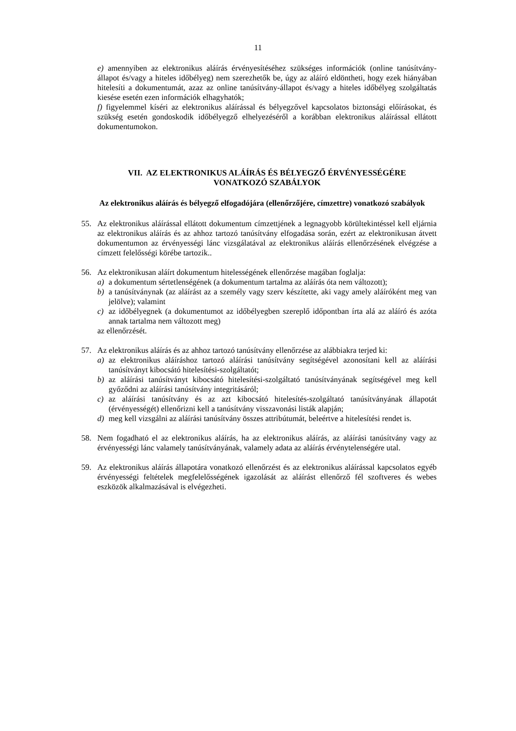11
e) amennyiben az elektronikus aláírás érvényesítéséhez szükséges információk (online tanúsítvány-állapot és/vagy a hiteles időbélyeg) nem szerezhetők be, úgy az aláíró eldöntheti, hogy ezek hiányában hitelesíti a dokumentumát, azaz az online tanúsítvány-állapot és/vagy a hiteles időbélyeg szolgáltatás kiesése esetén ezen információk elhagyhatók;
f) figyelemmel kíséri az elektronikus aláírással és bélyegzővel kapcsolatos biztonsági előírásokat, és szükség esetén gondoskodik időbélyegző elhelyezéséről a korábban elektronikus aláírással ellátott dokumentumokon.
VII. AZ ELEKTRONIKUS ALÁÍRÁS ÉS BÉLYEGZŐ ÉRVÉNYESSÉGÉRE
VONATKOZÓ SZABÁLYOK
Az elektronikus aláírás és bélyegző elfogadójára (ellenőrzőjére, címzettre) vonatkozó szabályok
55. Az elektronikus aláírással ellátott dokumentum címzettjének a legnagyobb körültekintéssel kell eljárnia az elektronikus aláírás és az ahhoz tartozó tanúsítvány elfogadása során, ezért az elektronikusan átvett dokumentumon az érvényességi lánc vizsgálatával az elektronikus aláírás ellenőrzésének elvégzése a címzett felelősségi körébe tartozik..
56. Az elektronikusan aláírt dokumentum hitelességének ellenőrzése magában foglalja:
a) a dokumentum sértetlenségének (a dokumentum tartalma az aláírás óta nem változott);
b) a tanúsítványnak (az aláírást az a személy vagy szerv készítette, aki vagy amely aláíróként meg van jelölve); valamint
c) az időbélyegnek (a dokumentumot az időbélyegben szereplő időpontban írta alá az aláíró és azóta annak tartalma nem változott meg)
az ellenőrzését.
57. Az elektronikus aláírás és az ahhoz tartozó tanúsítvány ellenőrzése az alábbiakra terjed ki:
a) az elektronikus aláíráshoz tartozó aláírási tanúsítvány segítségével azonosítani kell az aláírási tanúsítványt kibocsátó hitelesítési-szolgáltatót;
b) az aláírási tanúsítványt kibocsátó hitelesítési-szolgáltató tanúsítványának segítségével meg kell győződni az aláírási tanúsítvány integritásáról;
c) az aláírási tanúsítvány és az azt kibocsátó hitelesítés-szolgáltató tanúsítványának állapotát (érvényességét) ellenőrizni kell a tanúsítvány visszavonási listák alapján;
d) meg kell vizsgálni az aláírási tanúsítvány összes attribútumát, beleértve a hitelesítési rendet is.
58. Nem fogadható el az elektronikus aláírás, ha az elektronikus aláírás, az aláírási tanúsítvány vagy az érvényességi lánc valamely tanúsítványának, valamely adata az aláírás érvénytelenségére utal.
59. Az elektronikus aláírás állapotára vonatkozó ellenőrzést és az elektronikus aláírással kapcsolatos egyéb érvényességi feltételek megfelelősségének igazolását az aláírást ellenőrző fél szoftveres és webes eszközök alkalmazásával is elvégezheti.